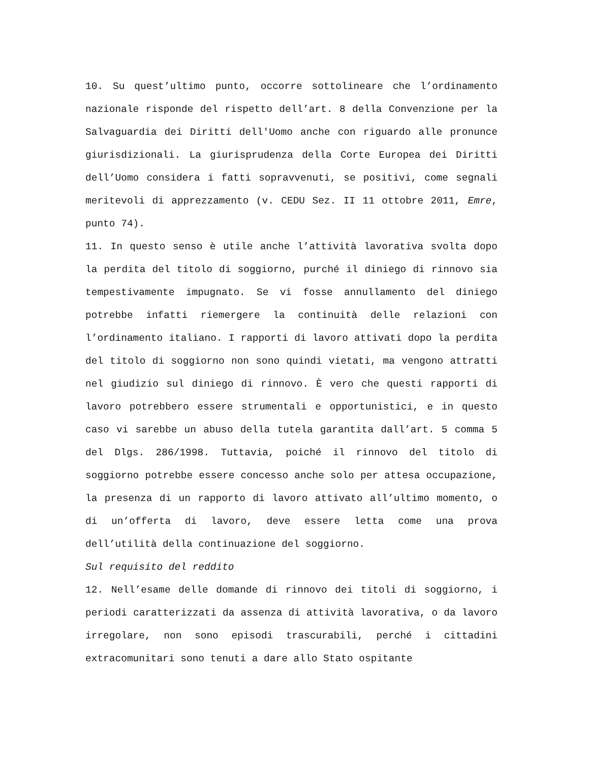10. Su quest’ultimo punto, occorre sottolineare che l’ordinamento nazionale risponde del rispetto dell’art. 8 della Convenzione per la Salvaguardia dei Diritti dell'Uomo anche con riguardo alle pronunce giurisdizionali. La giurisprudenza della Corte Europea dei Diritti dell’Uomo considera i fatti sopravvenuti, se positivi, come segnali meritevoli di apprezzamento (v. CEDU Sez. II 11 ottobre 2011, Emre, punto 74).
11. In questo senso è utile anche l’attività lavorativa svolta dopo la perdita del titolo di soggiorno, purché il diniego di rinnovo sia tempestivamente impugnato. Se vi fosse annullamento del diniego potrebbe infatti riemergere la continuità delle relazioni con l’ordinamento italiano. I rapporti di lavoro attivati dopo la perdita del titolo di soggiorno non sono quindi vietati, ma vengono attratti nel giudizio sul diniego di rinnovo. È vero che questi rapporti di lavoro potrebbero essere strumentali e opportunistici, e in questo caso vi sarebbe un abuso della tutela garantita dall’art. 5 comma 5 del Dlgs. 286/1998. Tuttavia, poiché il rinnovo del titolo di soggiorno potrebbe essere concesso anche solo per attesa occupazione, la presenza di un rapporto di lavoro attivato all’ultimo momento, o di un’offerta di lavoro, deve essere letta come una prova dell’utilità della continuazione del soggiorno.
Sul requisito del reddito
12. Nell’esame delle domande di rinnovo dei titoli di soggiorno, i periodi caratterizzati da assenza di attività lavorativa, o da lavoro irregolare, non sono episodi trascurabili, perché i cittadini extracomunitari sono tenuti a dare allo Stato ospitante